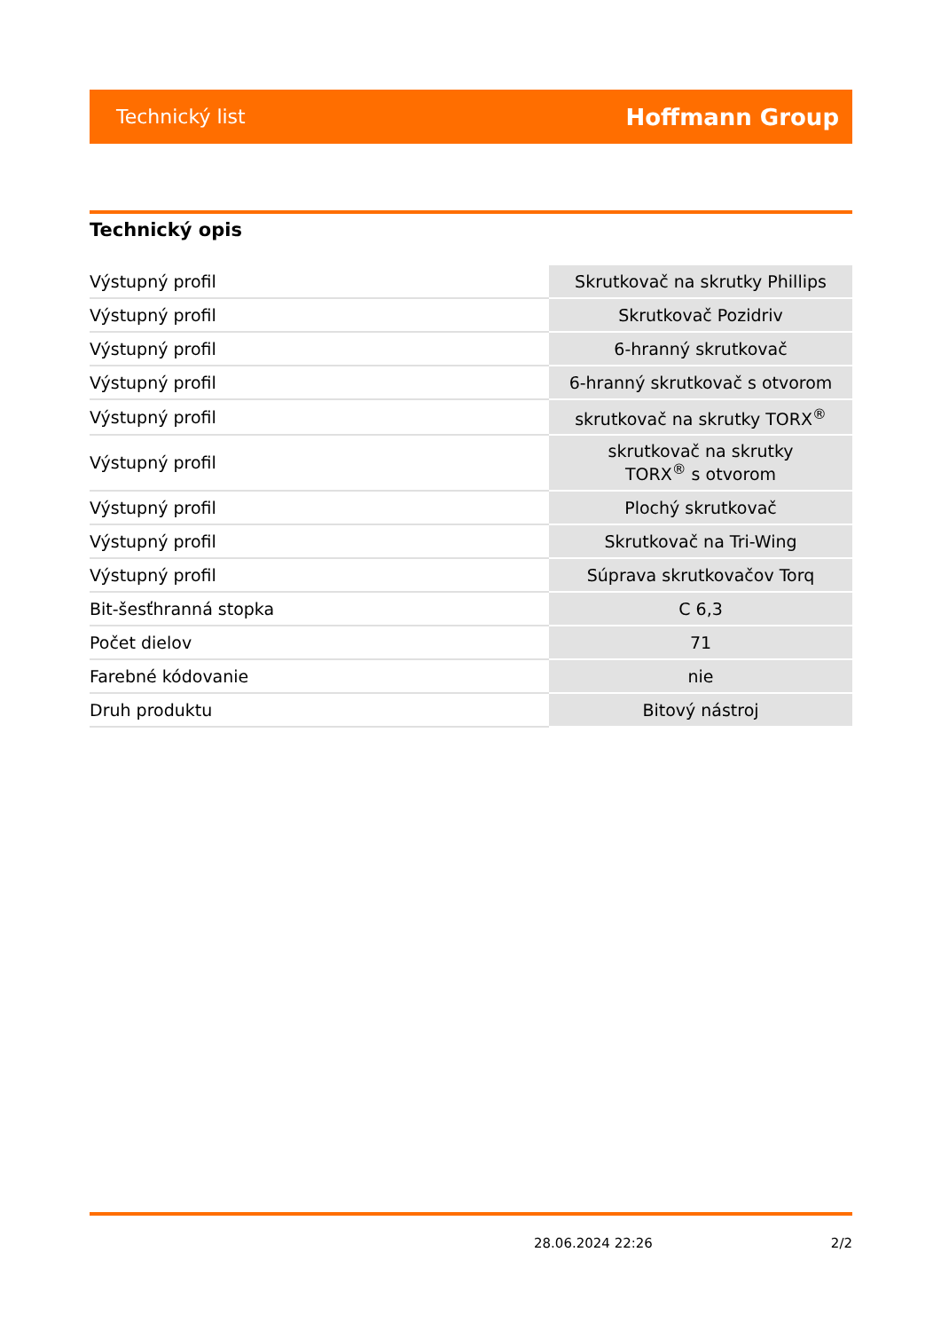Technický list Hoffmann Group
Technický opis
| Výstupný profil | Skrutkovač na skrutky Phillips |
| Výstupný profil | Skrutkovač Pozidriv |
| Výstupný profil | 6-hranný skrutkovač |
| Výstupný profil | 6-hranný skrutkovač s otvorom |
| Výstupný profil | skrutkovač na skrutky TORX<sup>®</sup> |
| Výstupný profil | skrutkovač na skrutky TORX<sup>®</sup> s otvorom |
| Výstupný profil | Plochý skrutkovač |
| Výstupný profil | Skrutkovač na Tri-Wing |
| Výstupný profil | Súprava skrutkovačov Torq |
| Bit-šesťhranná stopka | C 6,3 |
| Počet dielov | 71 |
| Farebné kódovanie | nie |
| Druh produktu | Bitový nástroj |
28.06.2024 22:26 2/2